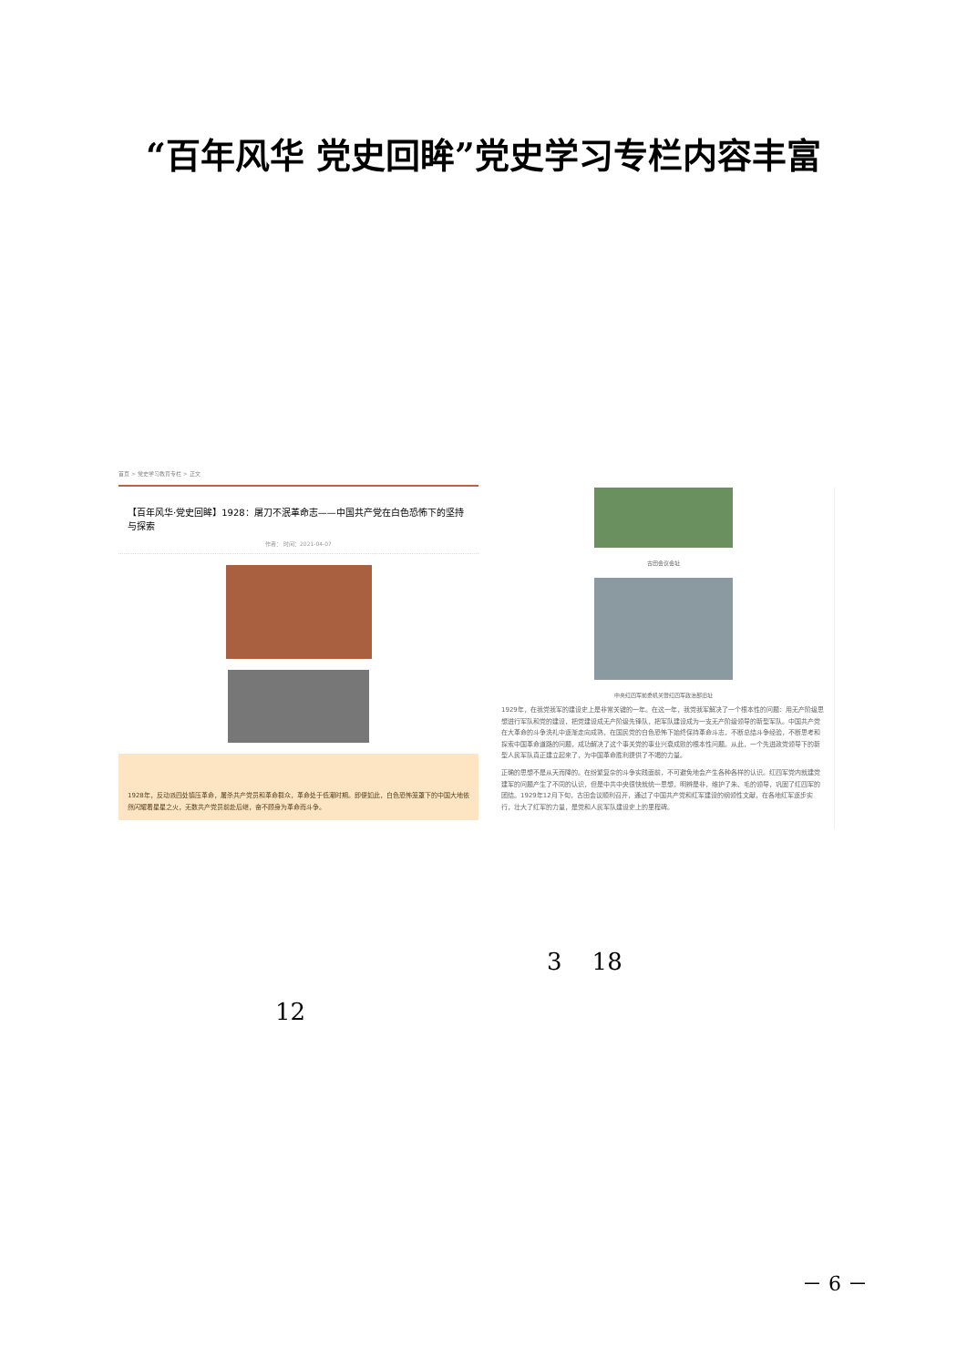“百年风华 党史回眸”党史学习专栏内容丰富
首页 > 党史学习教育专栏 > 正文
【百年风华·党史回眸】1928：屠刀不泯革命志——中国共产党在白色恐怖下的坚持与探索
作者： 时间：2021-04-07
1928年，反动派四处镇压革命，屠杀共产党员和革命群众，革命处于低潮时期。即便如此，白色恐怖笼罩下的中国大地依然闪耀着星星之火，无数共产党员前赴后继，奋不顾身为革命而斗争。
古田会议会址
中央红四军前委机关暨红四军政治部旧址
1929年，在我党我军的建设史上是非常关键的一年。在这一年，我党我军解决了一个根本性的问题：用无产阶级思想进行军队和党的建设，把党建设成无产阶级先锋队，把军队建设成为一支无产阶级领导的新型军队。中国共产党在大革命的斗争洗礼中逐渐走向成熟，在国民党的白色恐怖下始终保持革命斗志，不断总结斗争经验，不断思考和探索中国革命道路的问题，成功解决了这个事关党的事业兴衰成败的根本性问题。从此，一个先进政党领导下的新型人民军队真正建立起来了，为中国革命胜利提供了不竭的力量。
正确的思想不是从天而降的。在纷繁复杂的斗争实践面前，不可避免地会产生各种各样的认识。红四军党内就建党建军的问题产生了不同的认识，但是中共中央很快就统一思想，明辨是非，维护了朱、毛的领导，巩固了红四军的团结。1929年12月下旬，古田会议顺利召开，通过了中国共产党和红军建设的纲领性文献，在各地红军逐步实行，壮大了红军的力量，是党和人民军队建设史上的里程碑。
3 18
12
－ 6 －